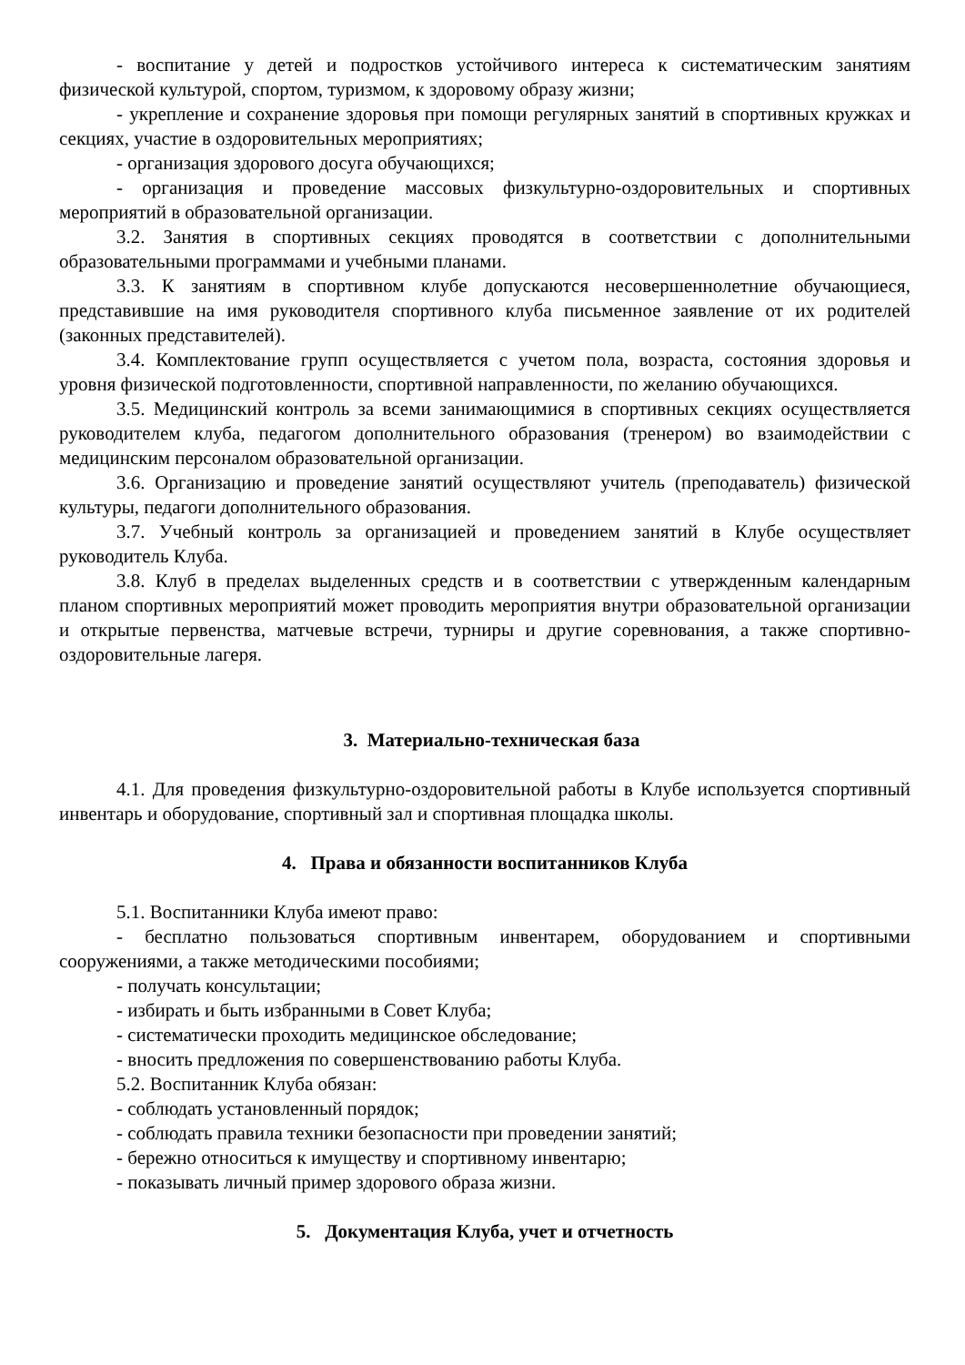- воспитание у детей и подростков устойчивого интереса к систематическим занятиям физической культурой, спортом, туризмом, к здоровому образу жизни;
- укрепление и сохранение здоровья при помощи регулярных занятий в спортивных кружках и секциях, участие в оздоровительных мероприятиях;
- организация здорового досуга обучающихся;
- организация и проведение массовых физкультурно-оздоровительных и спортивных мероприятий в образовательной организации.
3.2. Занятия в спортивных секциях проводятся в соответствии с дополнительными образовательными программами и учебными планами.
3.3. К занятиям в спортивном клубе допускаются несовершеннолетние обучающиеся, представившие на имя руководителя спортивного клуба письменное заявление от их родителей (законных представителей).
3.4. Комплектование групп осуществляется с учетом пола, возраста, состояния здоровья и уровня физической подготовленности, спортивной направленности, по желанию обучающихся.
3.5. Медицинский контроль за всеми занимающимися в спортивных секциях осуществляется руководителем клуба, педагогом дополнительного образования (тренером) во взаимодействии с медицинским персоналом образовательной организации.
3.6. Организацию и проведение занятий осуществляют учитель (преподаватель) физической культуры, педагоги дополнительного образования.
3.7. Учебный контроль за организацией и проведением занятий в Клубе осуществляет руководитель Клуба.
3.8. Клуб в пределах выделенных средств и в соответствии с утвержденным календарным планом спортивных мероприятий может проводить мероприятия внутри образовательной организации и открытые первенства, матчевые встречи, турниры и другие соревнования, а также спортивно-оздоровительные лагеря.
3. Материально-техническая база
4.1. Для проведения физкультурно-оздоровительной работы в Клубе используется спортивный инвентарь и оборудование, спортивный зал и спортивная площадка школы.
4. Права и обязанности воспитанников Клуба
5.1. Воспитанники Клуба имеют право:
- бесплатно пользоваться спортивным инвентарем, оборудованием и спортивными сооружениями, а также методическими пособиями;
- получать консультации;
- избирать и быть избранными в Совет Клуба;
- систематически проходить медицинское обследование;
- вносить предложения по совершенствованию работы Клуба.
5.2. Воспитанник Клуба обязан:
- соблюдать установленный порядок;
- соблюдать правила техники безопасности при проведении занятий;
- бережно относиться к имуществу и спортивному инвентарю;
- показывать личный пример здорового образа жизни.
5. Документация Клуба, учет и отчетность